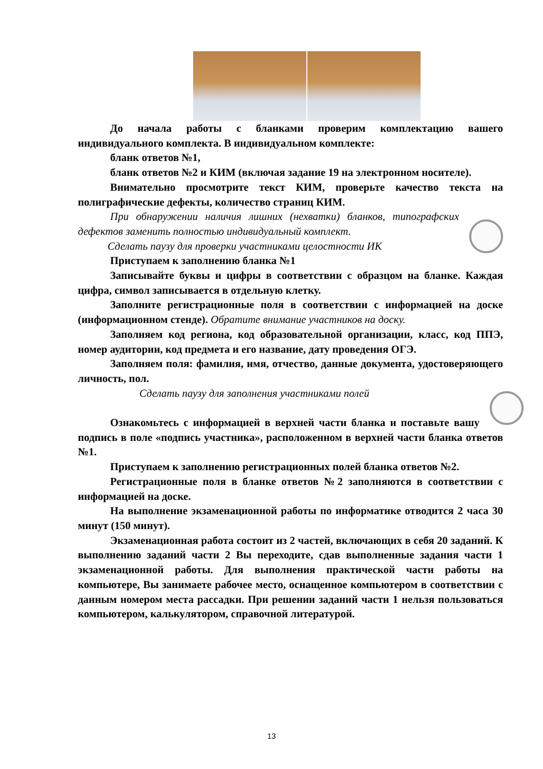До начала работы с бланками проверим комплектацию вашего индивидуального комплекта. В индивидуальном комплекте:
бланк ответов №1,
бланк ответов №2 и КИМ (включая задание 19 на электронном носителе).
Внимательно просмотрите текст КИМ, проверьте качество текста на полиграфические дефекты, количество страниц КИМ.
При обнаружении наличия лишних (нехватки) бланков, типографских дефектов заменить полностью индивидуальный комплект.
Сделать паузу для проверки участниками целостности ИК
Приступаем к заполнению бланка №1
Записывайте буквы и цифры в соответствии с образцом на бланке. Каждая цифра, символ записывается в отдельную клетку.
Заполните регистрационные поля в соответствии с информацией на доске (информационном стенде). Обратите внимание участников на доску.
Заполняем код региона, код образовательной организации, класс, код ППЭ, номер аудитории, код предмета и его название, дату проведения ОГЭ.
Заполняем поля: фамилия, имя, отчество, данные документа, удостоверяющего личность, пол.
Сделать паузу для заполнения участниками полей
Ознакомьтесь с информацией в верхней части бланка и поставьте вашу подпись в поле «подпись участника», расположенном в верхней части бланка ответов №1.
Приступаем к заполнению регистрационных полей бланка ответов №2.
Регистрационные поля в бланке ответов №2 заполняются в соответствии с информацией на доске.
На выполнение экзаменационной работы по информатике отводится 2 часа 30 минут (150 минут).
Экзаменационная работа состоит из 2 частей, включающих в себя 20 заданий. К выполнению заданий части 2 Вы переходите, сдав выполненные задания части 1 экзаменационной работы. Для выполнения практической части работы на компьютере, Вы занимаете рабочее место, оснащенное компьютером в соответствии с данным номером места рассадки. При решении заданий части 1 нельзя пользоваться компьютером, калькулятором, справочной литературой.
13